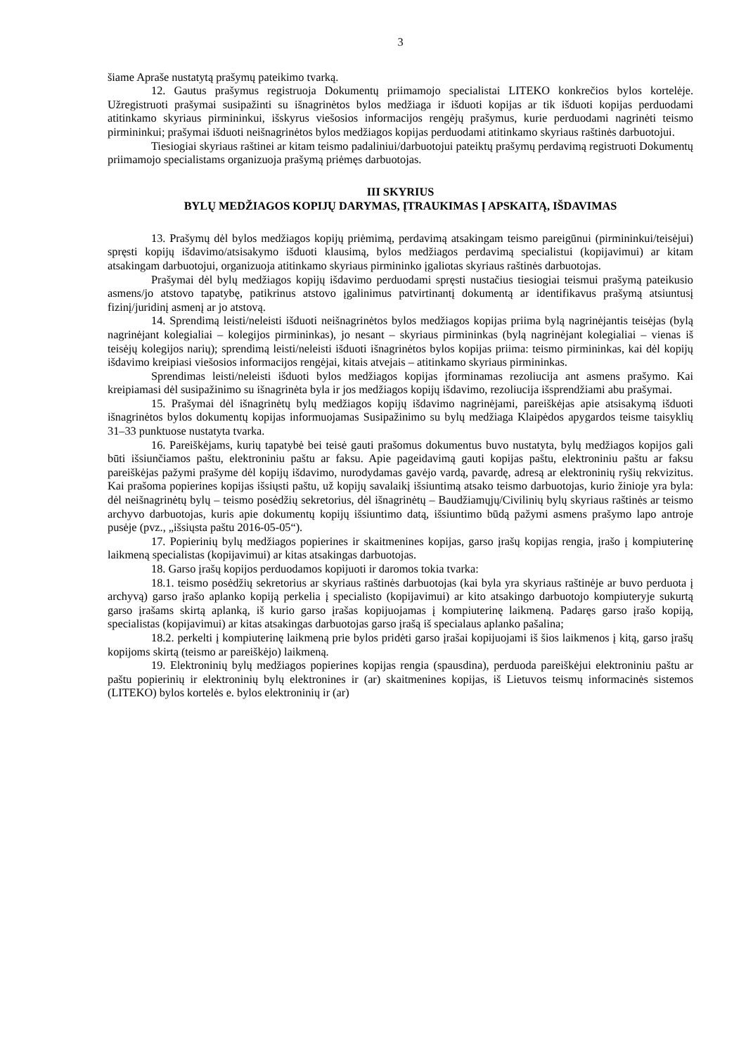3
šiame Apraše nustatytą prašymų pateikimo tvarką.
12. Gautus prašymus registruoja Dokumentų priimamojo specialistai LITEKO konkrečios bylos kortelėje. Užregistruoti prašymai susipažinti su išnagrinėtos bylos medžiaga ir išduoti kopijas ar tik išduoti kopijas perduodami atitinkamo skyriaus pirmininkui, išskyrus viešosios informacijos rengėjų prašymus, kurie perduodami nagrinėti teismo pirmininkui; prašymai išduoti neišnagrinėtos bylos medžiagos kopijas perduodami atitinkamo skyriaus raštinės darbuotojui.
Tiesiogiai skyriaus raštinei ar kitam teismo padaliniui/darbuotojui pateiktų prašymų perdavimą registruoti Dokumentų priimamojo specialistams organizuoja prašymą priėmęs darbuotojas.
III SKYRIUS
BYLŲ MEDŽIAGOS KOPIJŲ DARYMAS, ĮTRAUKIMAS Į APSKAITĄ, IŠDAVIMAS
13. Prašymų dėl bylos medžiagos kopijų priėmimą, perdavimą atsakingam teismo pareigūnui (pirmininkui/teisėjui) spręsti kopijų išdavimo/atsisakymo išduoti klausimą, bylos medžiagos perdavimą specialistui (kopijavimui) ar kitam atsakingam darbuotojui, organizuoja atitinkamo skyriaus pirmininko įgaliotas skyriaus raštinės darbuotojas.
Prašymai dėl bylų medžiagos kopijų išdavimo perduodami spręsti nustačius tiesiogiai teismui prašymą pateikusio asmens/jo atstovo tapatybę, patikrinus atstovo įgalinimus patvirtinantį dokumentą ar identifikavus prašymą atsiuntusį fizinį/juridinį asmenį ar jo atstovą.
14. Sprendimą leisti/neleisti išduoti neišnagrinėtos bylos medžiagos kopijas priima bylą nagrinėjantis teisėjas (bylą nagrinėjant kolegialiai – kolegijos pirmininkas), jo nesant – skyriaus pirmininkas (bylą nagrinėjant kolegialiai – vienas iš teisėjų kolegijos narių); sprendimą leisti/neleisti išduoti išnagrinėtos bylos kopijas priima: teismo pirmininkas, kai dėl kopijų išdavimo kreipiasi viešosios informacijos rengėjai, kitais atvejais – atitinkamo skyriaus pirmininkas.
Sprendimas leisti/neleisti išduoti bylos medžiagos kopijas įforminamas rezoliucija ant asmens prašymo. Kai kreipiamasi dėl susipažinimo su išnagrinėta byla ir jos medžiagos kopijų išdavimo, rezoliucija išsprendžiami abu prašymai.
15. Prašymai dėl išnagrinėtų bylų medžiagos kopijų išdavimo nagrinėjami, pareiškėjas apie atsisakymą išduoti išnagrinėtos bylos dokumentų kopijas informuojamas Susipažinimo su bylų medžiaga Klaipėdos apygardos teisme taisyklių 31–33 punktuose nustatyta tvarka.
16. Pareiškėjams, kurių tapatybė bei teisė gauti prašomus dokumentus buvo nustatyta, bylų medžiagos kopijos gali būti išsiunčiamos paštu, elektroniniu paštu ar faksu. Apie pageidavimą gauti kopijas paštu, elektroniniu paštu ar faksu pareiškėjas pažymi prašyme dėl kopijų išdavimo, nurodydamas gavėjo vardą, pavardę, adresą ar elektroninių ryšių rekvizitus. Kai prašoma popierines kopijas išsiųsti paštu, už kopijų savalaikį išsiuntimą atsako teismo darbuotojas, kurio žinioje yra byla: dėl neišnagrinėtų bylų – teismo posėdžių sekretorius, dėl išnagrinėtų – Baudžiamųjų/Civilinių bylų skyriaus raštinės ar teismo archyvo darbuotojas, kuris apie dokumentų kopijų išsiuntimo datą, išsiuntimo būdą pažymi asmens prašymo lapo antroje pusėje (pvz., „išsiųsta paštu 2016-05-05“).
17. Popierinių bylų medžiagos popierines ir skaitmenines kopijas, garso įrašų kopijas rengia, įrašo į kompiuterinę laikmeną specialistas (kopijavimui) ar kitas atsakingas darbuotojas.
18. Garso įrašų kopijos perduodamos kopijuoti ir daromos tokia tvarka:
18.1. teismo posėdžių sekretorius ar skyriaus raštinės darbuotojas (kai byla yra skyriaus raštinėje ar buvo perduota į archyvą) garso įrašo aplanko kopiją perkelia į specialisto (kopijavimui) ar kito atsakingo darbuotojo kompiuteryje sukurtą garso įrašams skirtą aplanką, iš kurio garso įrašas kopijuojamas į kompiuterinę laikmeną. Padaręs garso įrašo kopiją, specialistas (kopijavimui) ar kitas atsakingas darbuotojas garso įrašą iš specialaus aplanko pašalina;
18.2. perkelti į kompiuterinę laikmeną prie bylos pridėti garso įrašai kopijuojami iš šios laikmenos į kitą, garso įrašų kopijoms skirtą (teismo ar pareiškėjo) laikmeną.
19. Elektroninių bylų medžiagos popierines kopijas rengia (spausdina), perduoda pareiškėjui elektroniniu paštu ar paštu popierinių ir elektroninių bylų elektronines ir (ar) skaitmenines kopijas, iš Lietuvos teismų informacinės sistemos (LITEKO) bylos kortelės e. bylos elektroninių ir (ar)